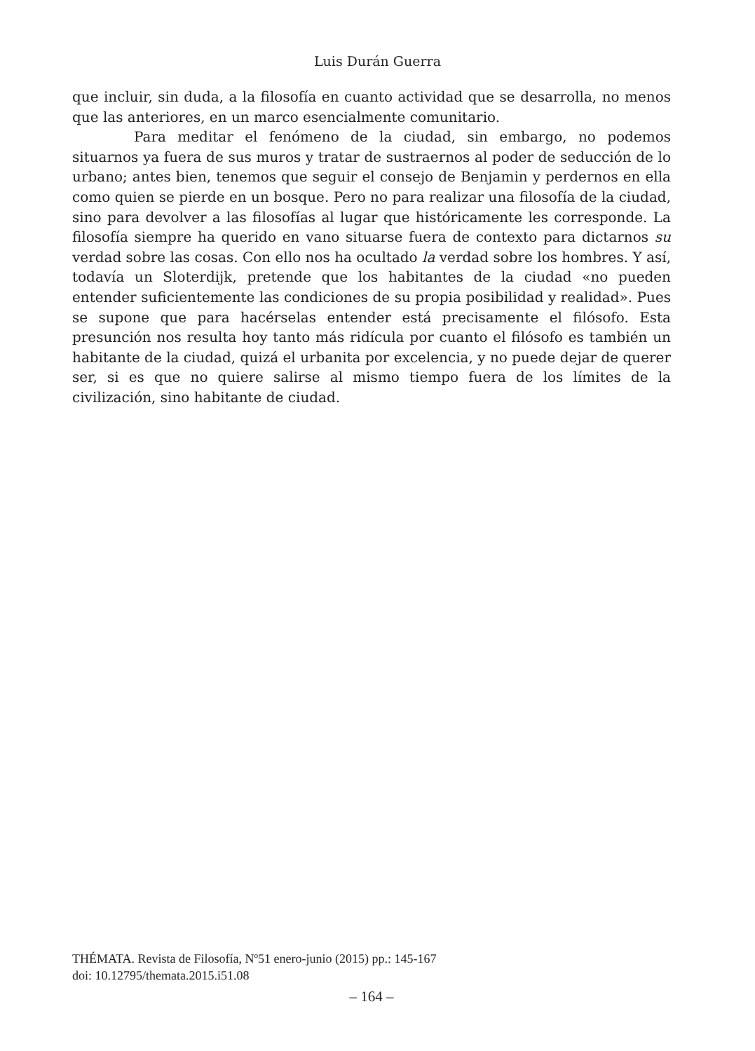Luis Durán Guerra
que incluir, sin duda, a la filosofía en cuanto actividad que se desarrolla, no menos que las anteriores, en un marco esencialmente comunitario.
Para meditar el fenómeno de la ciudad, sin embargo, no podemos situarnos ya fuera de sus muros y tratar de sustraernos al poder de seducción de lo urbano; antes bien, tenemos que seguir el consejo de Benjamin y perdernos en ella como quien se pierde en un bosque. Pero no para realizar una filosofía de la ciudad, sino para devolver a las filosofías al lugar que históricamente les corresponde. La filosofía siempre ha querido en vano situarse fuera de contexto para dictarnos su verdad sobre las cosas. Con ello nos ha ocultado la verdad sobre los hombres. Y así, todavía un Sloterdijk, pretende que los habitantes de la ciudad «no pueden entender suficientemente las condiciones de su propia posibilidad y realidad». Pues se supone que para hacérselas entender está precisamente el filósofo. Esta presunción nos resulta hoy tanto más ridícula por cuanto el filósofo es también un habitante de la ciudad, quizá el urbanita por excelencia, y no puede dejar de querer ser, si es que no quiere salirse al mismo tiempo fuera de los límites de la civilización, sino habitante de ciudad.
THÉMATA. Revista de Filosofía, Nº51 enero-junio (2015) pp.: 145-167
doi: 10.12795/themata.2015.i51.08
– 164 –